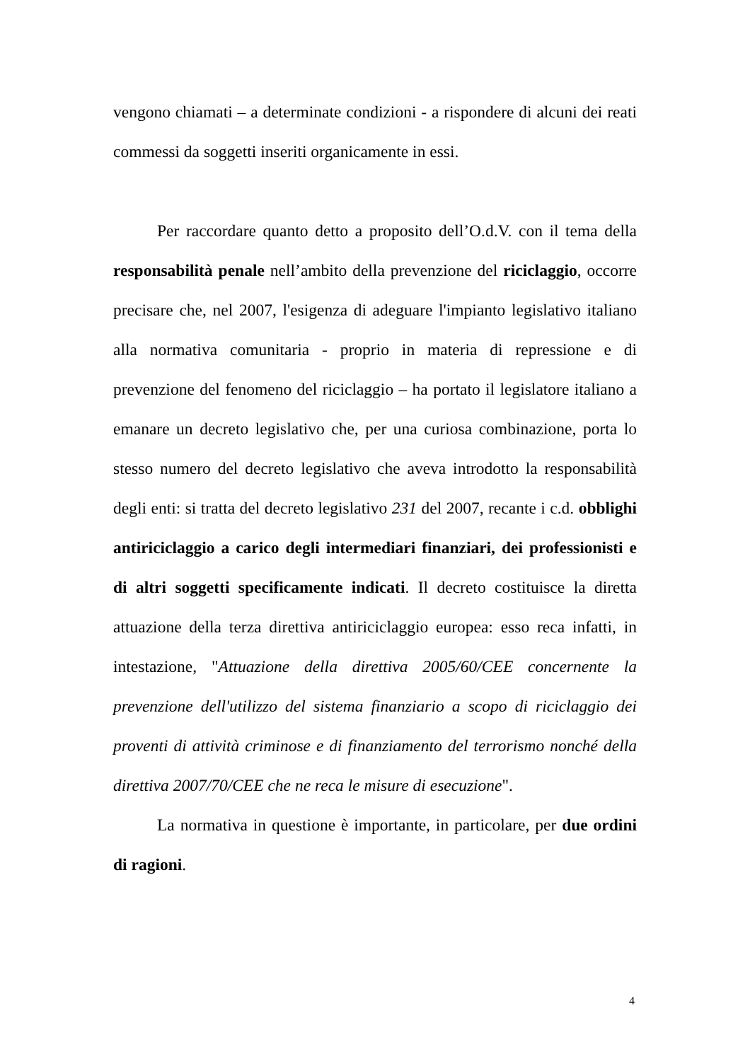vengono chiamati – a determinate condizioni - a rispondere di alcuni dei reati commessi da soggetti inseriti organicamente in essi.
Per raccordare quanto detto a proposito dell’O.d.V. con il tema della responsabilità penale nell’ambito della prevenzione del riciclaggio, occorre precisare che, nel 2007, l'esigenza di adeguare l'impianto legislativo italiano alla normativa comunitaria - proprio in materia di repressione e di prevenzione del fenomeno del riciclaggio – ha portato il legislatore italiano a emanare un decreto legislativo che, per una curiosa combinazione, porta lo stesso numero del decreto legislativo che aveva introdotto la responsabilità degli enti: si tratta del decreto legislativo 231 del 2007, recante i c.d. obblighi antiriciclaggio a carico degli intermediari finanziari, dei professionisti e di altri soggetti specificamente indicati. Il decreto costituisce la diretta attuazione della terza direttiva antiriciclaggio europea: esso reca infatti, in intestazione, "Attuazione della direttiva 2005/60/CEE concernente la prevenzione dell'utilizzo del sistema finanziario a scopo di riciclaggio dei proventi di attività criminose e di finanziamento del terrorismo nonché della direttiva 2007/70/CEE che ne reca le misure di esecuzione".
La normativa in questione è importante, in particolare, per due ordini di ragioni.
4